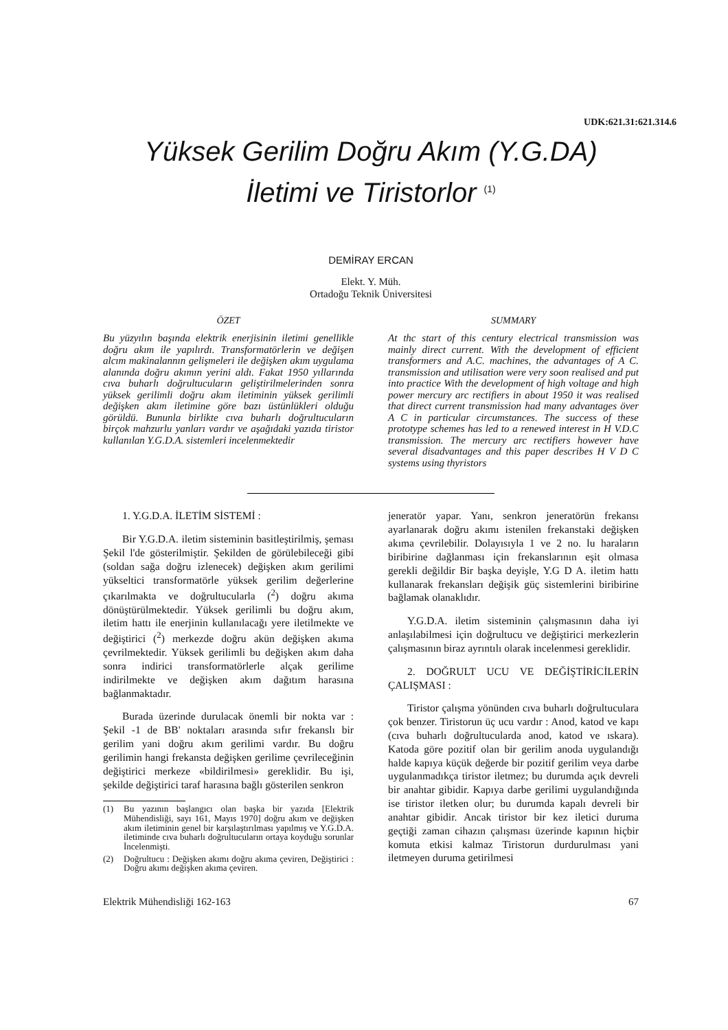UDK:621.31:621.314.6
Yüksek Gerilim Doğru Akım (Y.G.DA)
İletimi ve Tiristorlor <sup>(1)</sup>
DEMİRAY ERCAN
Elekt. Y. Müh.
Ortadoğu Teknik Üniversitesi
ÖZET
Bu yüzyılın başında elektrik enerjisinin iletimi genellikle doğru akım ile yapılırdı. Transformatörlerin ve değişen alcım makinalannın gelişmeleri ile değişken akım uygulama alanında doğru akımın yerini aldı. Fakat 1950 yıllarında cıva buharlı doğrultucuların geliştirilmelerinden sonra yüksek gerilimli doğru akım iletiminin yüksek gerilimli değişken akım iletimine göre bazı üstünlükleri olduğu görüldü. Bununla birlikte cıva buharlı doğrultucuların birçok mahzurlu yanları vardır ve aşağıdaki yazıda tiristor kullanılan Y.G.D.A. sistemleri incelenmektedir
SUMMARY
At thc start of this century electrical transmission was mainly direct current. With the development of efficient transformers and A.C. machines, the advantages of A C. transmission and utilisation were very soon realised and put into practice With the development of high voltage and high power mercury arc rectifiers in about 1950 it was realised that direct current transmission had many advantages över A C in particular circumstances. The success of these prototype schemes has led to a renewed interest in H V.D.C transmission. The mercury arc rectifiers however have several disadvantages and this paper describes H V D C systems using thyristors
1. Y.G.D.A. İLETİM SİSTEMİ :
Bir Y.G.D.A. iletim sisteminin basitleştirilmiş, şeması Şekil l'de gösterilmiştir. Şekilden de görülebileceği gibi (soldan sağa doğru izlenecek) değişken akım gerilimi yükseltici transformatörle yüksek gerilim değerlerine çıkarılmakta ve doğrultucularla (<sup>2</sup>) doğru akıma dönüştürülmektedir. Yüksek gerilimli bu doğru akım, iletim hattı ile enerjinin kullanılacağı yere iletilmekte ve değiştirici (<sup>2</sup>) merkezde doğru akün değişken akıma çevrilmektedir. Yüksek gerilimli bu değişken akım daha sonra indirici transformatörlerle alçak gerilime indirilmekte ve değişken akım dağıtım harasına bağlanmaktadır.
Burada üzerinde durulacak önemli bir nokta var : Şekil -1 de BB' noktaları arasında sıfır frekanslı bir gerilim yani doğru akım gerilimi vardır. Bu doğru gerilimin hangi frekansta değişken gerilime çevrileceğinin değiştirici merkeze «bildirilmesi» gereklidir. Bu işi, şekilde değiştirici taraf harasına bağlı gösterilen senkron
(1) Bu yazının başlangıcı olan başka bir yazıda [Elektrik Mühendisliği, sayı 161, Mayıs 1970] doğru akım ve değişken akım iletiminin genel bir karşılaştırılması yapılmış ve Y.G.D.A. iletiminde cıva buharlı doğrultucuların ortaya koyduğu sorunlar İncelenmişti.
(2) Doğrultucu : Değişken akımı doğru akıma çeviren, Değiştirici : Doğru akımı değişken akıma çeviren.
jeneratör yapar. Yanı, senkron jeneratörün frekansı ayarlanarak doğru akımı istenilen frekanstaki değişken akıma çevrilebilir. Dolayısıyla 1 ve 2 no. lu haraların biribirine dağlanması için frekanslarının eşit olmasa gerekli değildir Bir başka deyişle, Y.G D A. iletim hattı kullanarak frekansları değişik güç sistemlerini biribirine bağlamak olanaklıdır.
Y.G.D.A. iletim sisteminin çalışmasının daha iyi anlaşılabilmesi için doğrultucu ve değiştirici merkezlerin çalışmasının biraz ayrıntılı olarak incelenmesi gereklidir.
2. DOĞRULT UCU VE DEĞİŞTİRİCİLERİN ÇALIŞMASI :
Tiristor çalışma yönünden cıva buharlı doğrultuculara çok benzer. Tiristorun üç ucu vardır : Anod, katod ve kapı (cıva buharlı doğrultucularda anod, katod ve ıskara). Katoda göre pozitif olan bir gerilim anoda uygulandığı halde kapıya küçük değerde bir pozitif gerilim veya darbe uygulanmadıkça tiristor iletmez; bu durumda açık devreli bir anahtar gibidir. Kapıya darbe gerilimi uygulandığında ise tiristor iletken olur; bu durumda kapalı devreli bir anahtar gibidir. Ancak tiristor bir kez iletici duruma geçtiği zaman cihazın çalışması üzerinde kapının hiçbir komuta etkisi kalmaz Tiristorun durdurulması yani iletmeyen duruma getirilmesi
Elektrik Mühendisliği 162-163 67